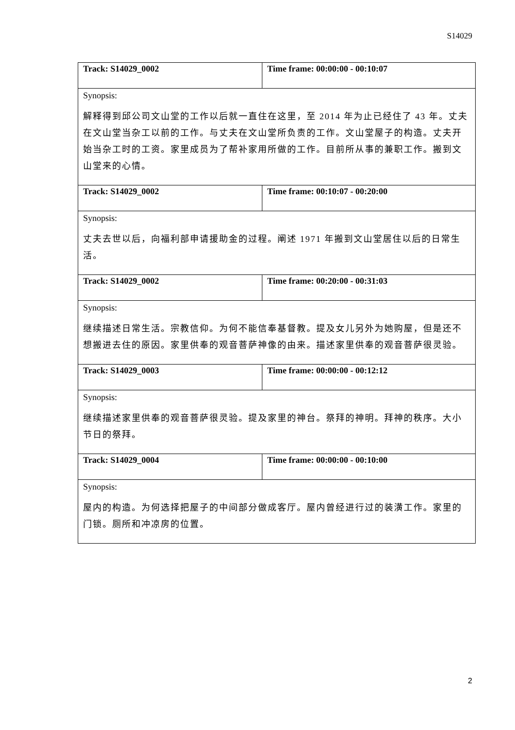S14029
| Track: S14029_0002 | Time frame: 00:00:00 - 00:10:07 |
| Synopsis: 解释得到邱公司文山堂的工作以后就一直住在这里，至 2014 年为止已经住了 43 年。丈夫在文山堂当杂工以前的工作。与丈夫在文山堂所负责的工作。文山堂屋子的构造。丈夫开始当杂工时的工资。家里成员为了帮补家用所做的工作。目前所从事的兼职工作。搬到文山堂来的心情。 | |
| Track: S14029_0002 | Time frame: 00:10:07 - 00:20:00 |
| Synopsis: 丈夫去世以后，向福利部申请援助金的过程。阐述 1971 年搬到文山堂居住以后的日常生活。 | |
| Track: S14029_0002 | Time frame: 00:20:00 - 00:31:03 |
| Synopsis: 继续描述日常生活。宗教信仰。为何不能信奉基督教。提及女儿另外为她购屋，但是还不想搬进去住的原因。家里供奉的观音菩萨神像的由来。描述家里供奉的观音菩萨很灵验。 | |
| Track: S14029_0003 | Time frame: 00:00:00 - 00:12:12 |
| Synopsis: 继续描述家里供奉的观音菩萨很灵验。提及家里的神台。祭拜的神明。拜神的秩序。大小节日的祭拜。 | |
| Track: S14029_0004 | Time frame: 00:00:00 - 00:10:00 |
| Synopsis: 屋内的构造。为何选择把屋子的中间部分做成客厅。屋内曾经进行过的装潢工作。家里的门锁。厕所和冲凉房的位置。 | |
2